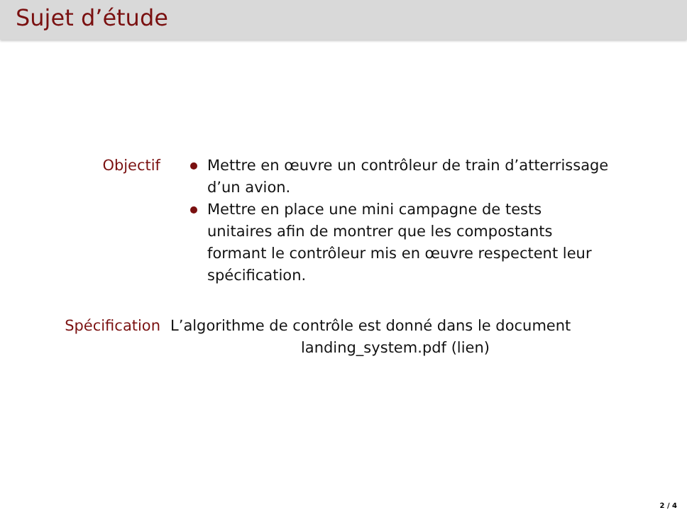Sujet d’étude
Objectif Mettre en œuvre un contrôleur de train d’atterrissage d’un avion.
Mettre en place une mini campagne de tests unitaires afin de montrer que les compostants formant le contrôleur mis en œuvre respectent leur spécification.
Spécification L’algorithme de contrôle est donné dans le document
landing_system.pdf (lien)
2 / 4